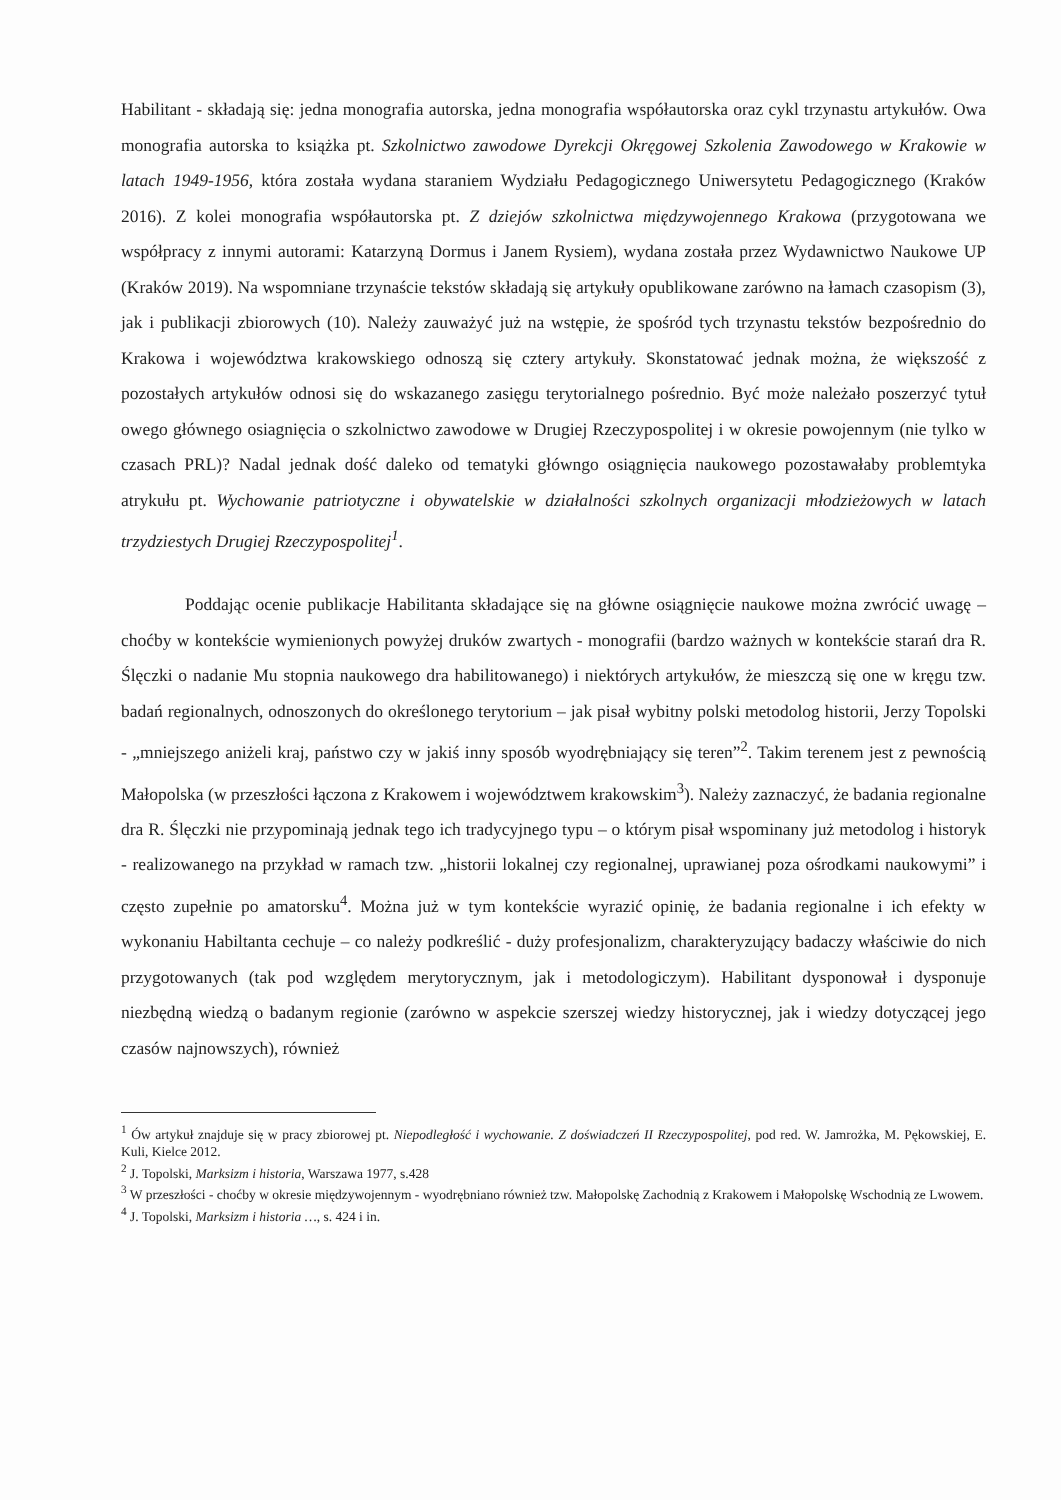Habilitant - składają się: jedna monografia autorska, jedna monografia współautorska oraz cykl trzynastu artykułów. Owa monografia autorska to książka pt. Szkolnictwo zawodowe Dyrekcji Okręgowej Szkolenia Zawodowego w Krakowie w latach 1949-1956, która została wydana staraniem Wydziału Pedagogicznego Uniwersytetu Pedagogicznego (Kraków 2016). Z kolei monografia współautorska pt. Z dziejów szkolnictwa międzywojennego Krakowa (przygotowana we współpracy z innymi autorami: Katarzyną Dormus i Janem Rysiem), wydana została przez Wydawnictwo Naukowe UP (Kraków 2019). Na wspomniane trzynaście tekstów składają się artykuły opublikowane zarówno na łamach czasopism (3), jak i publikacji zbiorowych (10). Należy zauważyć już na wstępie, że spośród tych trzynastu tekstów bezpośrednio do Krakowa i województwa krakowskiego odnoszą się cztery artykuły. Skonstatować jednak można, że większość z pozostałych artykułów odnosi się do wskazanego zasięgu terytorialnego pośrednio. Być może należało poszerzyć tytuł owego głównego osiagnięcia o szkolnictwo zawodowe w Drugiej Rzeczypospolitej i w okresie powojennym (nie tylko w czasach PRL)? Nadal jednak dość daleko od tematyki główngo osiągnięcia naukowego pozostawałaby problemtyka atrykułu pt. Wychowanie patriotyczne i obywatelskie w działalności szkolnych organizacji młodzieżowych w latach trzydziestych Drugiej Rzeczypospolitej<sup>1</sup>.
Poddając ocenie publikacje Habilitanta składające się na główne osiągnięcie naukowe można zwrócić uwagę – choćby w kontekście wymienionych powyżej druków zwartych - monografii (bardzo ważnych w kontekście starań dra R. Ślęczki o nadanie Mu stopnia naukowego dra habilitowanego) i niektórych artykułów, że mieszczą się one w kręgu tzw. badań regionalnych, odnoszonych do określonego terytorium – jak pisał wybitny polski metodolog historii, Jerzy Topolski - „mniejszego aniżeli kraj, państwo czy w jakiś inny sposób wyodrębniający się teren”<sup>2</sup>. Takim terenem jest z pewnością Małopolska (w przeszłości łączona z Krakowem i województwem krakowskim<sup>3</sup>). Należy zaznaczyć, że badania regionalne dra R. Ślęczki nie przypominają jednak tego ich tradycyjnego typu – o którym pisał wspominany już metodolog i historyk - realizowanego na przykład w ramach tzw. „historii lokalnej czy regionalnej, uprawianej poza ośrodkami naukowymi” i często zupełnie po amatorsku<sup>4</sup>. Można już w tym kontekście wyrazić opinię, że badania regionalne i ich efekty w wykonaniu Habiltanta cechuje – co należy podkreślić - duży profesjonalizm, charakteryzujący badaczy właściwie do nich przygotowanych (tak pod względem merytorycznym, jak i metodologiczym). Habilitant dysponował i dysponuje niezbędną wiedzą o badanym regionie (zarówno w aspekcie szerszej wiedzy historycznej, jak i wiedzy dotyczącej jego czasów najnowszych), również
<sup>1</sup> Ów artykuł znajduje się w pracy zbiorowej pt. Niepodległość i wychowanie. Z doświadczeń II Rzeczypospolitej, pod red. W. Jamrożka, M. Pękowskiej, E. Kuli, Kielce 2012.
<sup>2</sup> J. Topolski, Marksizm i historia, Warszawa 1977, s.428
<sup>3</sup> W przeszłości - choćby w okresie międzywojennym - wyodrębniano również tzw. Małopolskę Zachodnią z Krakowem i Małopolskę Wschodnią ze Lwowem.
<sup>4</sup> J. Topolski, Marksizm i historia …, s. 424 i in.